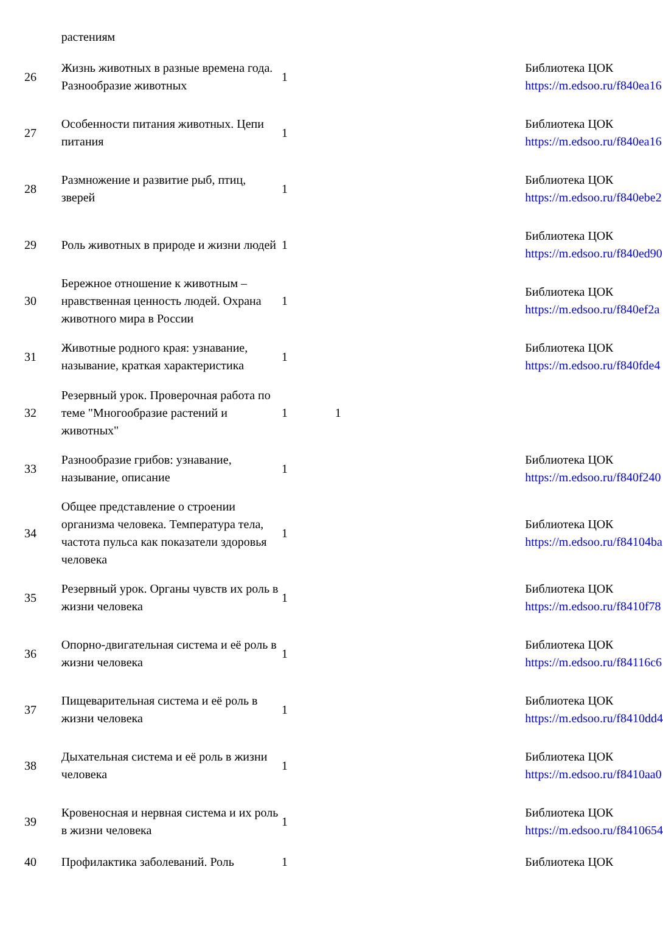| | растениям | | | | |
| 26 | Жизнь животных в разные времена года. Разнообразие животных | 1 | | | Библиотека ЦОК https://m.edsoo.ru/f840ea16 |
| 27 | Особенности питания животных. Цепи питания | 1 | | | Библиотека ЦОК https://m.edsoo.ru/f840ea16 |
| 28 | Размножение и развитие рыб, птиц, зверей | 1 | | | Библиотека ЦОК https://m.edsoo.ru/f840ebe2 |
| 29 | Роль животных в природе и жизни людей | 1 | | | Библиотека ЦОК https://m.edsoo.ru/f840ed90 |
| 30 | Бережное отношение к животным – нравственная ценность людей. Охрана животного мира в России | 1 | | | Библиотека ЦОК https://m.edsoo.ru/f840ef2a |
| 31 | Животные родного края: узнавание, называние, краткая характеристика | 1 | | | Библиотека ЦОК https://m.edsoo.ru/f840fde4 |
| 32 | Резервный урок. Проверочная работа по теме "Многообразие растений и животных" | 1 | 1 | | |
| 33 | Разнообразие грибов: узнавание, называние, описание | 1 | | | Библиотека ЦОК https://m.edsoo.ru/f840f240 |
| 34 | Общее представление о строении организма человека. Температура тела, частота пульса как показатели здоровья человека | 1 | | | Библиотека ЦОК https://m.edsoo.ru/f84104ba |
| 35 | Резервный урок. Органы чувств их роль в жизни человека | 1 | | | Библиотека ЦОК https://m.edsoo.ru/f8410f78 |
| 36 | Опорно-двигательная система и её роль в жизни человека | 1 | | | Библиотека ЦОК https://m.edsoo.ru/f84116c6 |
| 37 | Пищеварительная система и её роль в жизни человека | 1 | | | Библиотека ЦОК https://m.edsoo.ru/f8410dd4 |
| 38 | Дыхательная система и её роль в жизни человека | 1 | | | Библиотека ЦОК https://m.edsoo.ru/f8410aa0 |
| 39 | Кровеносная и нервная система и их роль в жизни человека | 1 | | | Библиотека ЦОК https://m.edsoo.ru/f8410654 |
| 40 | Профилактика заболеваний. Роль | 1 | | | Библиотека ЦОК |